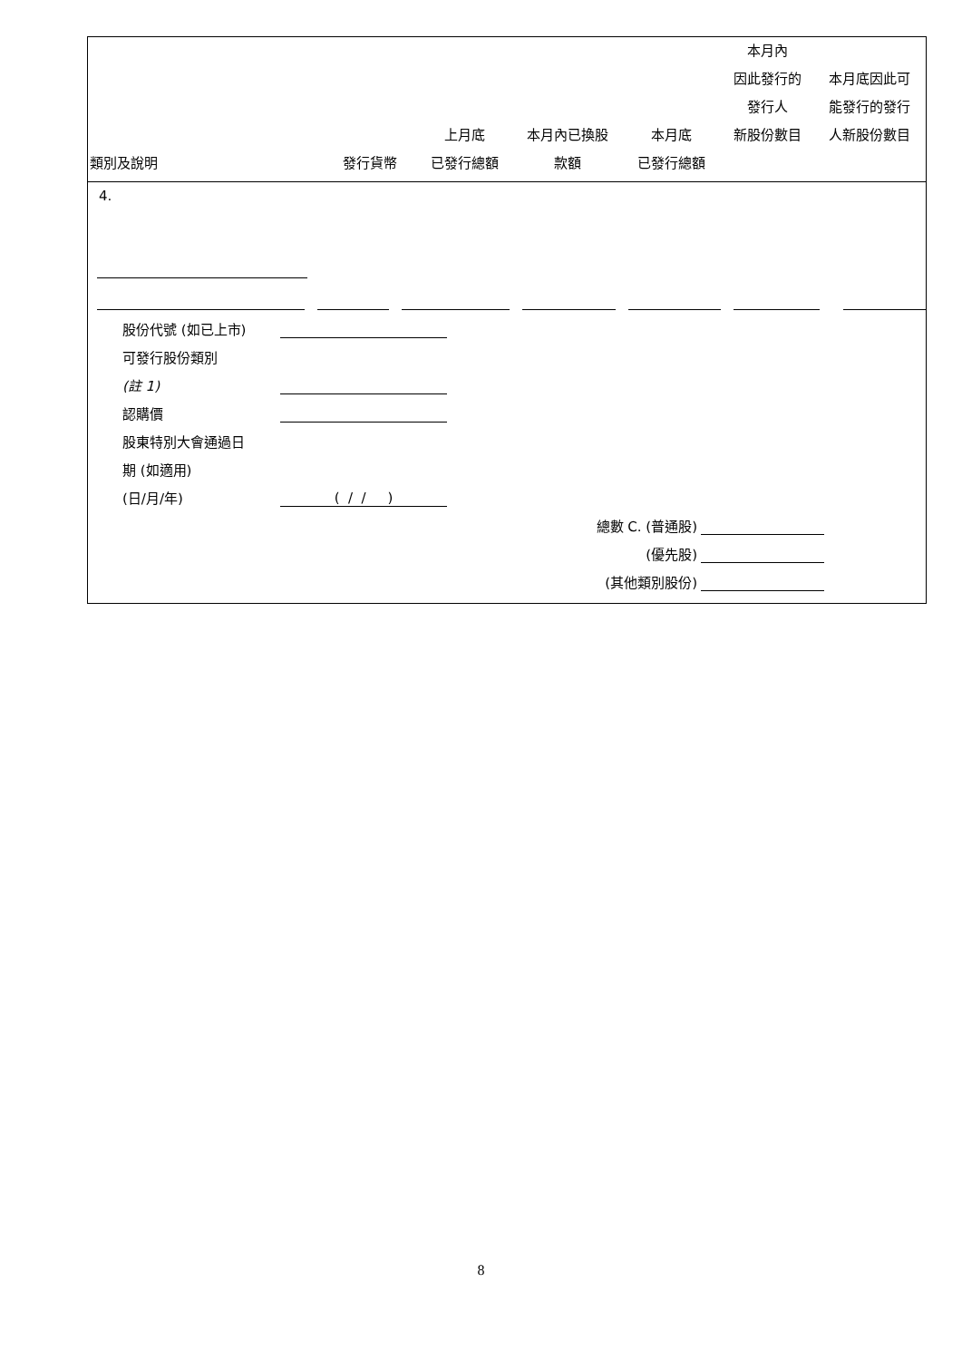| 類別及說明 | 發行貨幣 | 上月底 已發行總額 | 本月內已換股 款額 | 本月底 已發行總額 | 本月內 因此發行的 發行人 新股份數目 | 本月底因此可 能發行的發行 人新股份數目 |
| --- | --- | --- | --- | --- | --- | --- |
4.
股份代號 (如已上市)
可發行股份類別
(註 1)
認購價
股東特別大會通過日
期 (如適用)
(日/月/年) ( / / )
總數 C. (普通股)
(優先股)
(其他類別股份)
8